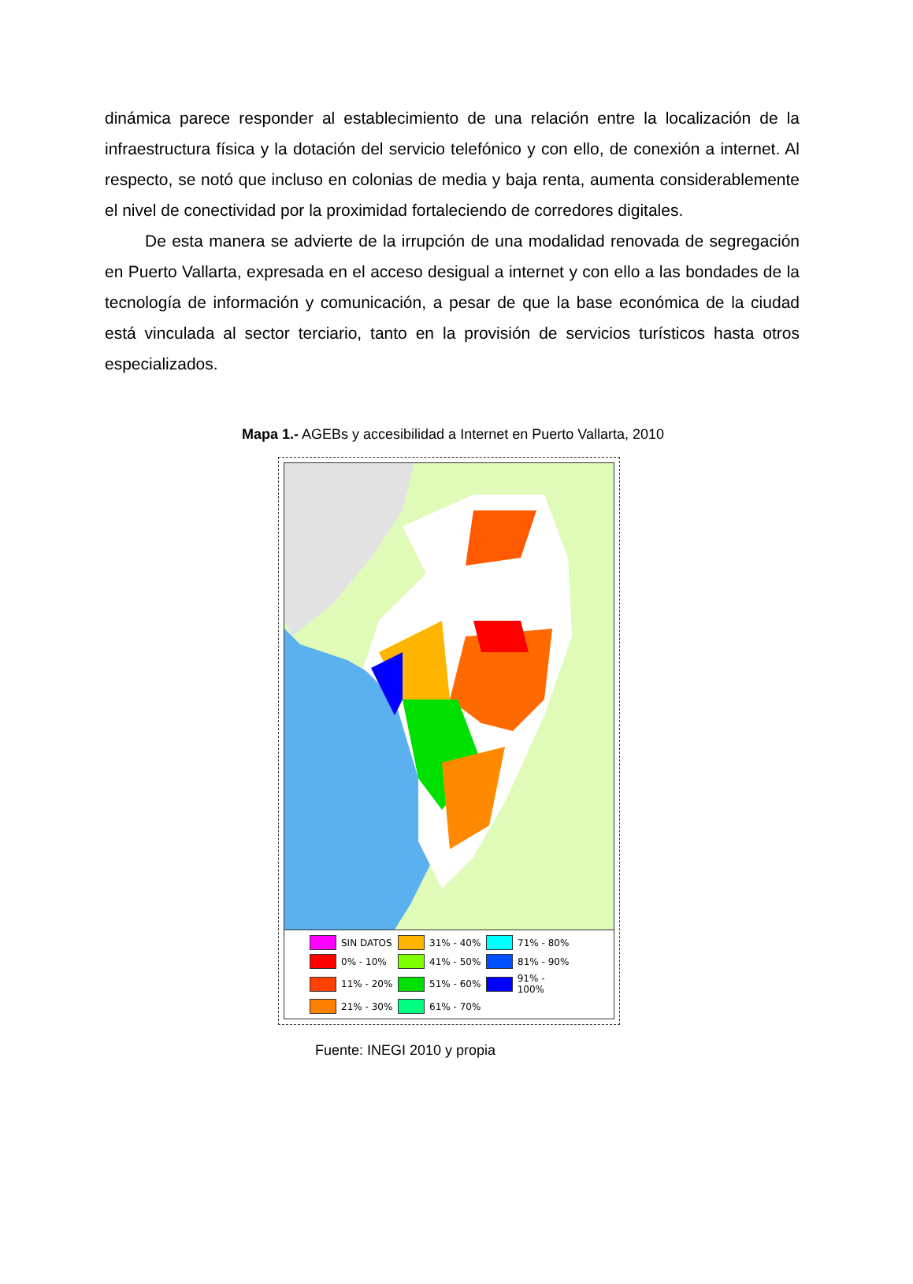dinámica parece responder al establecimiento de una relación entre la localización de la infraestructura física y la dotación del servicio telefónico y con ello, de conexión a internet. Al respecto, se notó que incluso en colonias de media y baja renta, aumenta considerablemente el nivel de conectividad por la proximidad fortaleciendo de corredores digitales.
De esta manera se advierte de la irrupción de una modalidad renovada de segregación en Puerto Vallarta, expresada en el acceso desigual a internet y con ello a las bondades de la tecnología de información y comunicación, a pesar de que la base económica de la ciudad está vinculada al sector terciario, tanto en la provisión de servicios turísticos hasta otros especializados.
Mapa 1.- AGEBs y accesibilidad a Internet en Puerto Vallarta, 2010
SIN DATOS 31% - 40% 71% - 80% 0% - 10% 41% - 50% 81% - 90% 11% - 20% 51% - 60% 91% - 100% 21% - 30% 61% - 70%
Fuente: INEGI 2010 y propia